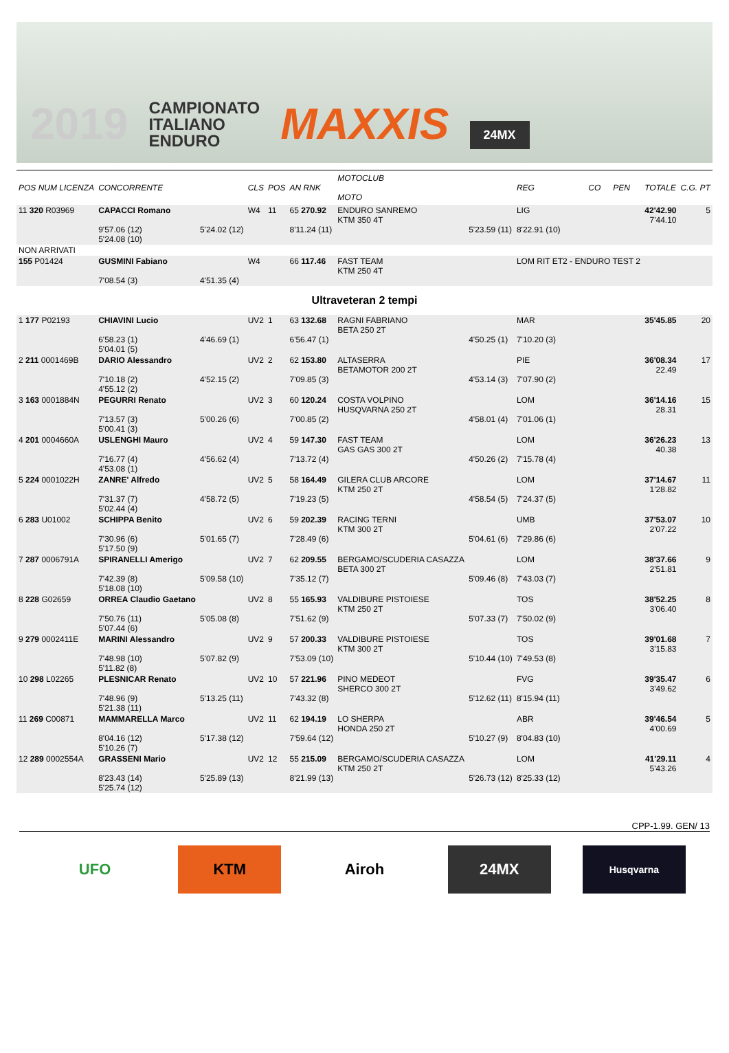2019
CAMPIONATO
ITALIANO
ENDURO
MAXXIS
24MX
| POS NUM LICENZA | CONCORRENTE | | CLS | POS | AN RNK | MOTOCLUB MOTO | | REG | CO | PEN | TOTALE | C.G. PT |
| --- | --- | --- | --- | --- | --- | --- | --- | --- | --- | --- | --- | --- |
| 11 320 R03969 | CAPACCI Romano 9'57.06 (12) 5'24.08 (10) | 5'24.02 (12) | W4 | 11 | 65 270.92 8'11.24 (11) | ENDURO SANREMO KTM 350 4T | 5'23.59 (11) | LIG 8'22.91 (10) | | | 42'42.90 7'44.10 | 5 |
| NON ARRIVATI | | | | | | | | | | | | |
| 155 P01424 | GUSMINI Fabiano 7'08.54 (3) | 4'51.35 (4) | W4 | | 66 117.46 | FAST TEAM KTM 250 4T | | LOM RIT ET2 - ENDURO TEST 2 | | | | |
| Ultraveteran 2 tempi | | | | | | | | | | | | |
| 1 177 P02193 | CHIAVINI Lucio 6'58.23 (1) 5'04.01 (5) | 4'46.69 (1) | UV2 | 1 | 63 132.68 6'56.47 (1) | RAGNI FABRIANO BETA 250 2T | 4'50.25 (1) | MAR 7'10.20 (3) | | | 35'45.85 | 20 |
| 2 211 0001469B | DARIO Alessandro 7'10.18 (2) 4'55.12 (2) | 4'52.15 (2) | UV2 | 2 | 62 153.80 7'09.85 (3) | ALTASERRA BETAMOTOR 200 2T | 4'53.14 (3) | PIE 7'07.90 (2) | | | 36'08.34 22.49 | 17 |
| 3 163 0001884N | PEGURRI Renato 7'13.57 (3) 5'00.41 (3) | 5'00.26 (6) | UV2 | 3 | 60 120.24 7'00.85 (2) | COSTA VOLPINO HUSQVARNA 250 2T | 4'58.01 (4) | LOM 7'01.06 (1) | | | 36'14.16 28.31 | 15 |
| 4 201 0004660A | USLENGHI Mauro 7'16.77 (4) 4'53.08 (1) | 4'56.62 (4) | UV2 | 4 | 59 147.30 7'13.72 (4) | FAST TEAM GAS GAS 300 2T | 4'50.26 (2) | LOM 7'15.78 (4) | | | 36'26.23 40.38 | 13 |
| 5 224 0001022H | ZANRE' Alfredo 7'31.37 (7) 5'02.44 (4) | 4'58.72 (5) | UV2 | 5 | 58 164.49 7'19.23 (5) | GILERA CLUB ARCORE KTM 250 2T | 4'58.54 (5) | LOM 7'24.37 (5) | | | 37'14.67 1'28.82 | 11 |
| 6 283 U01002 | SCHIPPA Benito 7'30.96 (6) 5'17.50 (9) | 5'01.65 (7) | UV2 | 6 | 59 202.39 7'28.49 (6) | RACING TERNI KTM 300 2T | 5'04.61 (6) | UMB 7'29.86 (6) | | | 37'53.07 2'07.22 | 10 |
| 7 287 0006791A | SPIRANELLI Amerigo 7'42.39 (8) 5'18.08 (10) | 5'09.58 (10) | UV2 | 7 | 62 209.55 7'35.12 (7) | BERGAMO/SCUDERIA CASAZZA BETA 300 2T | 5'09.46 (8) | LOM 7'43.03 (7) | | | 38'37.66 2'51.81 | 9 |
| 8 228 G02659 | ORREA Claudio Gaetano 7'50.76 (11) 5'07.44 (6) | 5'05.08 (8) | UV2 | 8 | 55 165.93 7'51.62 (9) | VALDIBURE PISTOIESE KTM 250 2T | 5'07.33 (7) | TOS 7'50.02 (9) | | | 38'52.25 3'06.40 | 8 |
| 9 279 0002411E | MARINI Alessandro 7'48.98 (10) 5'11.82 (8) | 5'07.82 (9) | UV2 | 9 | 57 200.33 7'53.09 (10) | VALDIBURE PISTOIESE KTM 300 2T | 5'10.44 (10) | TOS 7'49.53 (8) | | | 39'01.68 3'15.83 | 7 |
| 10 298 L02265 | PLESNICAR Renato 7'48.96 (9) 5'21.38 (11) | 5'13.25 (11) | UV2 | 10 | 57 221.96 7'43.32 (8) | PINO MEDEOT SHERCO 300 2T | 5'12.62 (11) | FVG 8'15.94 (11) | | | 39'35.47 3'49.62 | 6 |
| 11 269 C00871 | MAMMARELLA Marco 8'04.16 (12) 5'10.26 (7) | 5'17.38 (12) | UV2 | 11 | 62 194.19 7'59.64 (12) | LO SHERPA HONDA 250 2T | 5'10.27 (9) | ABR 8'04.83 (10) | | | 39'46.54 4'00.69 | 5 |
| 12 289 0002554A | GRASSENI Mario 8'23.43 (14) 5'25.74 (12) | 5'25.89 (13) | UV2 | 12 | 55 215.09 8'21.99 (13) | BERGAMO/SCUDERIA CASAZZA KTM 250 2T | 5'26.73 (12) | LOM 8'25.33 (12) | | | 41'29.11 5'43.26 | 4 |
CPP-1.99. GEN/ 13
UFO KTM Airoh 24MX
Husqvarna